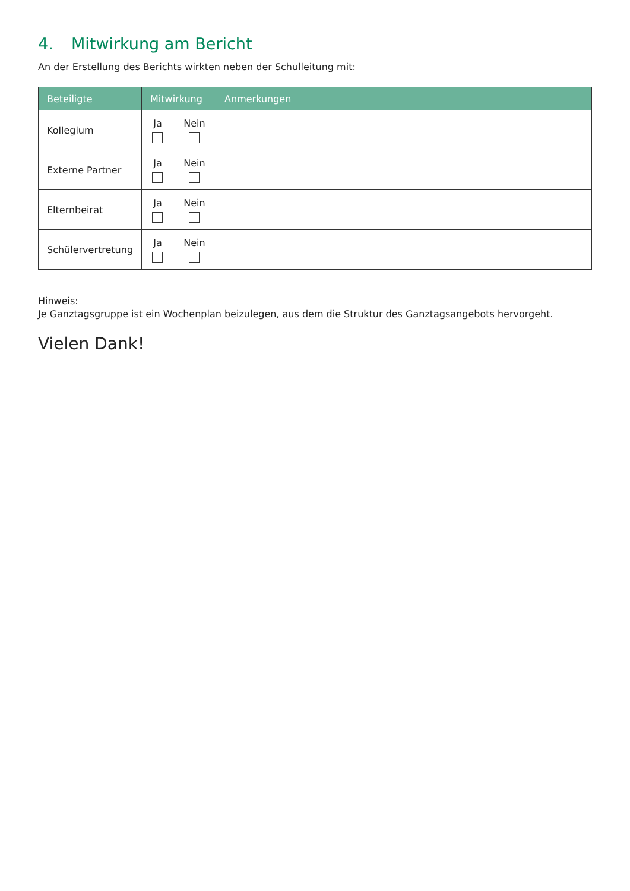4. Mitwirkung am Bericht
An der Erstellung des Berichts wirkten neben der Schulleitung mit:
| Beteiligte | Mitwirkung | Anmerkungen |
| --- | --- | --- |
| Kollegium | Ja Nein | |
| Externe Partner | Ja Nein | |
| Elternbeirat | Ja Nein | |
| Schülervertretung | Ja Nein | |
Hinweis:
Je Ganztagsgruppe ist ein Wochenplan beizulegen, aus dem die Struktur des Ganztagsangebots hervorgeht.
Vielen Dank!